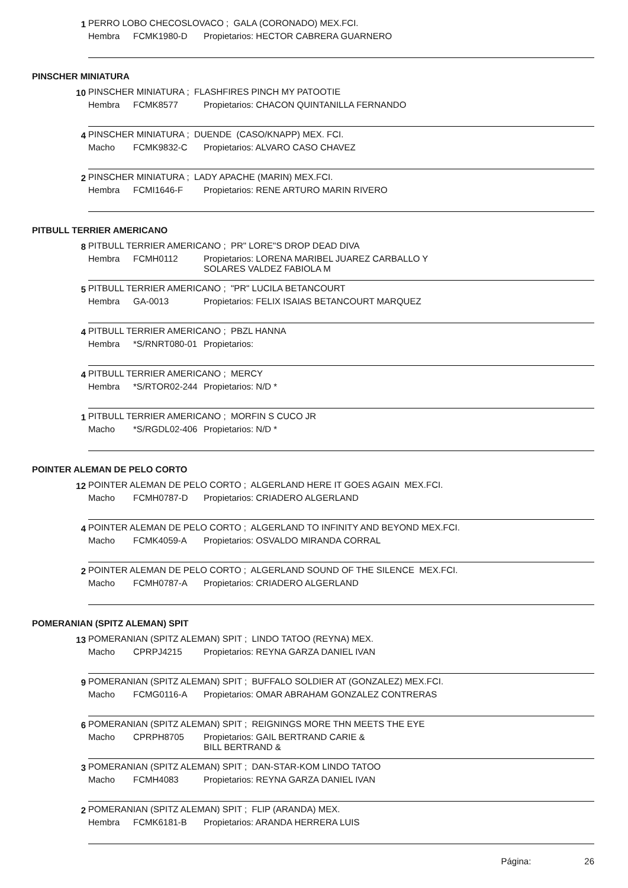1
PERRO LOBO CHECOSLOVACO ; GALA (CORONADO) MEX.FCI.
Hembra FCMK1980-D Propietarios: HECTOR CABRERA GUARNERO
PINSCHER MINIATURA
10
PINSCHER MINIATURA ; FLASHFIRES PINCH MY PATOOTIE
Hembra FCMK8577 Propietarios: CHACON QUINTANILLA FERNANDO
4
PINSCHER MINIATURA ; DUENDE (CASO/KNAPP) MEX. FCI.
Macho FCMK9832-C Propietarios: ALVARO CASO CHAVEZ
2
PINSCHER MINIATURA ; LADY APACHE (MARIN) MEX.FCI.
Hembra FCMI1646-F Propietarios: RENE ARTURO MARIN RIVERO
PITBULL TERRIER AMERICANO
8
PITBULL TERRIER AMERICANO ; PR" LORE"S DROP DEAD DIVA
Hembra FCMH0112 Propietarios: LORENA MARIBEL JUAREZ CARBALLO Y
SOLARES VALDEZ FABIOLA M
5
PITBULL TERRIER AMERICANO ; "PR" LUCILA BETANCOURT
Hembra GA-0013 Propietarios: FELIX ISAIAS BETANCOURT MARQUEZ
4
PITBULL TERRIER AMERICANO ; PBZL HANNA
Hembra *S/RNRT080-01 Propietarios:
4
PITBULL TERRIER AMERICANO ; MERCY
Hembra *S/RTOR02-244 Propietarios: N/D *
1
PITBULL TERRIER AMERICANO ; MORFIN S CUCO JR
Macho *S/RGDL02-406 Propietarios: N/D *
POINTER ALEMAN DE PELO CORTO
12
POINTER ALEMAN DE PELO CORTO ; ALGERLAND HERE IT GOES AGAIN MEX.FCI.
Macho FCMH0787-D Propietarios: CRIADERO ALGERLAND
4
POINTER ALEMAN DE PELO CORTO ; ALGERLAND TO INFINITY AND BEYOND MEX.FCI.
Macho FCMK4059-A Propietarios: OSVALDO MIRANDA CORRAL
2
POINTER ALEMAN DE PELO CORTO ; ALGERLAND SOUND OF THE SILENCE MEX.FCI.
Macho FCMH0787-A Propietarios: CRIADERO ALGERLAND
POMERANIAN (SPITZ ALEMAN) SPIT
13
POMERANIAN (SPITZ ALEMAN) SPIT ; LINDO TATOO (REYNA) MEX.
Macho CPRPJ4215 Propietarios: REYNA GARZA DANIEL IVAN
9
POMERANIAN (SPITZ ALEMAN) SPIT ; BUFFALO SOLDIER AT (GONZALEZ) MEX.FCI.
Macho FCMG0116-A Propietarios: OMAR ABRAHAM GONZALEZ CONTRERAS
6
POMERANIAN (SPITZ ALEMAN) SPIT ; REIGNINGS MORE THN MEETS THE EYE
Macho CPRPH8705 Propietarios: GAIL BERTRAND CARIE &
BILL BERTRAND &
3
POMERANIAN (SPITZ ALEMAN) SPIT ; DAN-STAR-KOM LINDO TATOO
Macho FCMH4083 Propietarios: REYNA GARZA DANIEL IVAN
2
POMERANIAN (SPITZ ALEMAN) SPIT ; FLIP (ARANDA) MEX.
Hembra FCMK6181-B Propietarios: ARANDA HERRERA LUIS
Página: 26